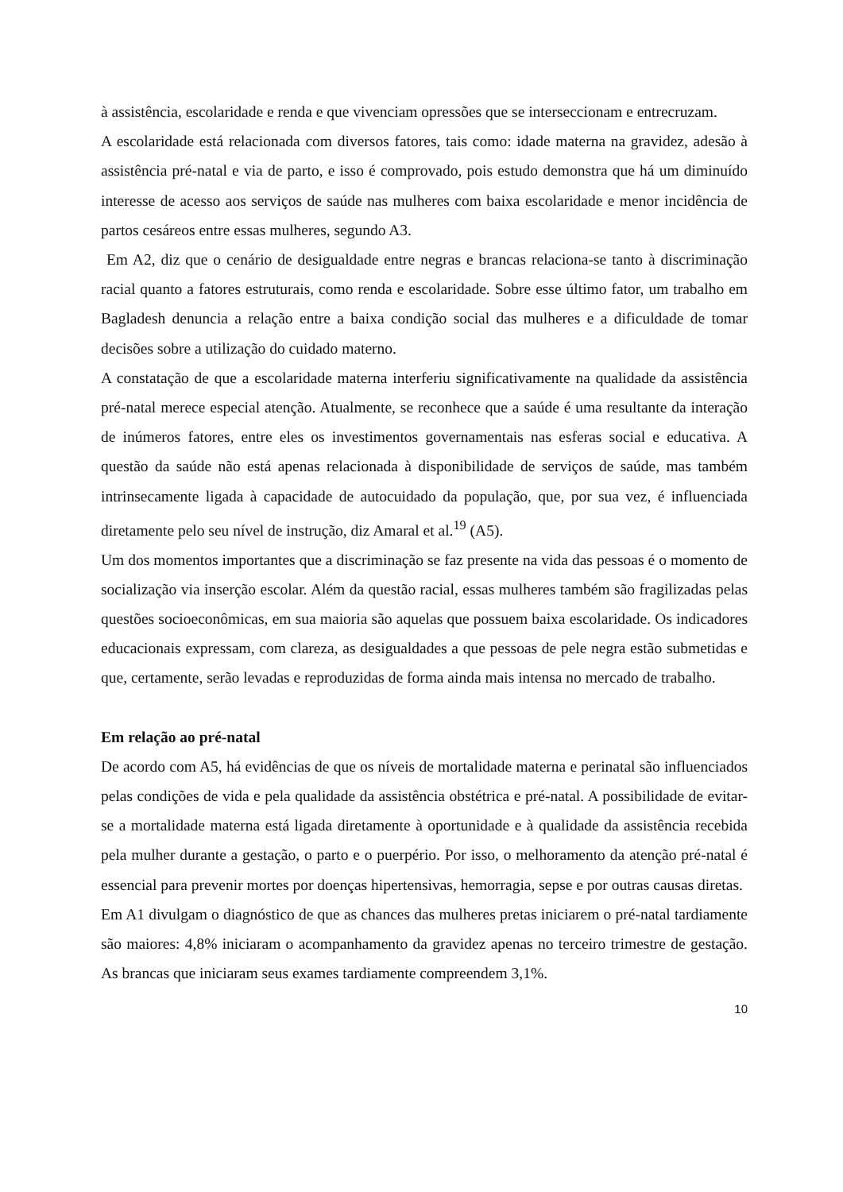à assistência, escolaridade e renda e que vivenciam opressões que se interseccionam e entrecruzam.
A escolaridade está relacionada com diversos fatores, tais como: idade materna na gravidez, adesão à assistência pré-natal e via de parto, e isso é comprovado, pois estudo demonstra que há um diminuído interesse de acesso aos serviços de saúde nas mulheres com baixa escolaridade e menor incidência de partos cesáreos entre essas mulheres, segundo A3.
Em A2, diz que o cenário de desigualdade entre negras e brancas relaciona-se tanto à discriminação racial quanto a fatores estruturais, como renda e escolaridade. Sobre esse último fator, um trabalho em Bagladesh denuncia a relação entre a baixa condição social das mulheres e a dificuldade de tomar decisões sobre a utilização do cuidado materno.
A constatação de que a escolaridade materna interferiu significativamente na qualidade da assistência pré-natal merece especial atenção. Atualmente, se reconhece que a saúde é uma resultante da interação de inúmeros fatores, entre eles os investimentos governamentais nas esferas social e educativa. A questão da saúde não está apenas relacionada à disponibilidade de serviços de saúde, mas também intrinsecamente ligada à capacidade de autocuidado da população, que, por sua vez, é influenciada diretamente pelo seu nível de instrução, diz Amaral et al.<sup>19</sup> (A5).
Um dos momentos importantes que a discriminação se faz presente na vida das pessoas é o momento de socialização via inserção escolar. Além da questão racial, essas mulheres também são fragilizadas pelas questões socioeconômicas, em sua maioria são aquelas que possuem baixa escolaridade. Os indicadores educacionais expressam, com clareza, as desigualdades a que pessoas de pele negra estão submetidas e que, certamente, serão levadas e reproduzidas de forma ainda mais intensa no mercado de trabalho.
Em relação ao pré-natal
De acordo com A5, há evidências de que os níveis de mortalidade materna e perinatal são influenciados pelas condições de vida e pela qualidade da assistência obstétrica e pré-natal. A possibilidade de evitar-se a mortalidade materna está ligada diretamente à oportunidade e à qualidade da assistência recebida pela mulher durante a gestação, o parto e o puerpério. Por isso, o melhoramento da atenção pré-natal é essencial para prevenir mortes por doenças hipertensivas, hemorragia, sepse e por outras causas diretas.
Em A1 divulgam o diagnóstico de que as chances das mulheres pretas iniciarem o pré-natal tardiamente são maiores: 4,8% iniciaram o acompanhamento da gravidez apenas no terceiro trimestre de gestação. As brancas que iniciaram seus exames tardiamente compreendem 3,1%.
10